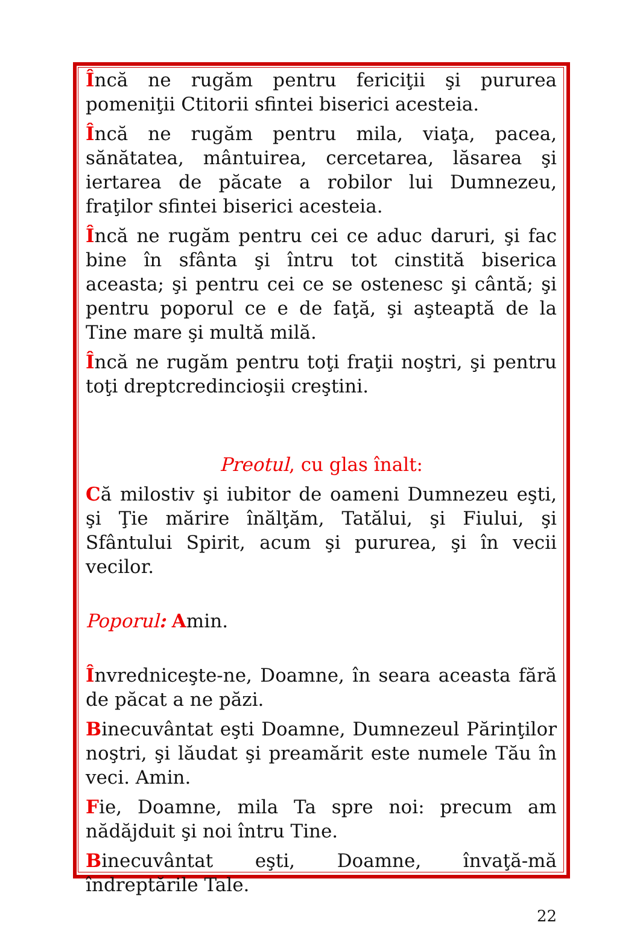Încă ne rugăm pentru fericiţii şi pururea pomeniţii Ctitorii sfintei biserici acesteia.
Încă ne rugăm pentru mila, viaţa, pacea, sănătatea, mântuirea, cercetarea, lăsarea şi iertarea de păcate a robilor lui Dumnezeu, fraţilor sfintei biserici acesteia.
Încă ne rugăm pentru cei ce aduc daruri, şi fac bine în sfânta şi întru tot cinstită biserica aceasta; şi pentru cei ce se ostenesc şi cântă; şi pentru poporul ce e de faţă, şi aşteaptă de la Tine mare şi multă milă.
Încă ne rugăm pentru toţi fraţii noştri, şi pentru toţi dreptcredincioşii creştini.
Preotul, cu glas înalt:
Că milostiv şi iubitor de oameni Dumnezeu eşti, şi Ţie mărire înălţăm, Tatălui, şi Fiului, şi Sfântului Spirit, acum şi pururea, şi în vecii vecilor.
Poporul: Amin.
Învredniceşte-ne, Doamne, în seara aceasta fără de păcat a ne păzi.
Binecuvântat eşti Doamne, Dumnezeul Părinţilor noştri, şi lăudat şi preamărit este numele Tău în veci. Amin.
Fie, Doamne, mila Ta spre noi: precum am nădăjduit şi noi întru Tine.
Binecuvântat eşti, Doamne, învaţă-mă îndreptările Tale.
22